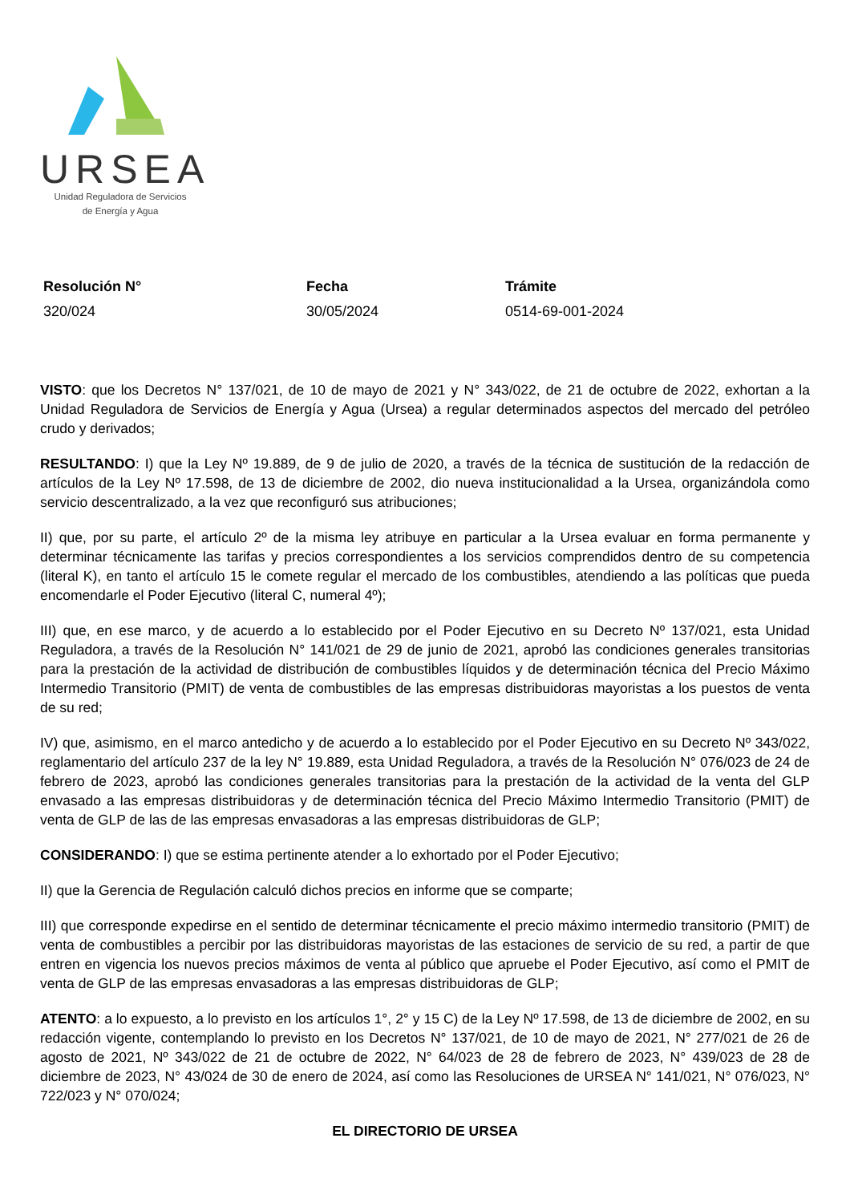URSEA
Unidad Reguladora de Servicios
de Energía y Agua
| Resolución N° | Fecha | Trámite |
| --- | --- | --- |
| 320/024 | 30/05/2024 | 0514-69-001-2024 |
VISTO: que los Decretos N° 137/021, de 10 de mayo de 2021 y N° 343/022, de 21 de octubre de 2022, exhortan a la Unidad Reguladora de Servicios de Energía y Agua (Ursea) a regular determinados aspectos del mercado del petróleo crudo y derivados;
RESULTANDO: I) que la Ley Nº 19.889, de 9 de julio de 2020, a través de la técnica de sustitución de la redacción de artículos de la Ley Nº 17.598, de 13 de diciembre de 2002, dio nueva institucionalidad a la Ursea, organizándola como servicio descentralizado, a la vez que reconfiguró sus atribuciones;
II) que, por su parte, el artículo 2º de la misma ley atribuye en particular a la Ursea evaluar en forma permanente y determinar técnicamente las tarifas y precios correspondientes a los servicios comprendidos dentro de su competencia (literal K), en tanto el artículo 15 le comete regular el mercado de los combustibles, atendiendo a las políticas que pueda encomendarle el Poder Ejecutivo (literal C, numeral 4º);
III) que, en ese marco, y de acuerdo a lo establecido por el Poder Ejecutivo en su Decreto Nº 137/021, esta Unidad Reguladora, a través de la Resolución N° 141/021 de 29 de junio de 2021, aprobó las condiciones generales transitorias para la prestación de la actividad de distribución de combustibles líquidos y de determinación técnica del Precio Máximo Intermedio Transitorio (PMIT) de venta de combustibles de las empresas distribuidoras mayoristas a los puestos de venta de su red;
IV) que, asimismo, en el marco antedicho y de acuerdo a lo establecido por el Poder Ejecutivo en su Decreto Nº 343/022, reglamentario del artículo 237 de la ley N° 19.889, esta Unidad Reguladora, a través de la Resolución N° 076/023 de 24 de febrero de 2023, aprobó las condiciones generales transitorias para la prestación de la actividad de la venta del GLP envasado a las empresas distribuidoras y de determinación técnica del Precio Máximo Intermedio Transitorio (PMIT) de venta de GLP de las de las empresas envasadoras a las empresas distribuidoras de GLP;
CONSIDERANDO: I) que se estima pertinente atender a lo exhortado por el Poder Ejecutivo;
II) que la Gerencia de Regulación calculó dichos precios en informe que se comparte;
III) que corresponde expedirse en el sentido de determinar técnicamente el precio máximo intermedio transitorio (PMIT) de venta de combustibles a percibir por las distribuidoras mayoristas de las estaciones de servicio de su red, a partir de que entren en vigencia los nuevos precios máximos de venta al público que apruebe el Poder Ejecutivo, así como el PMIT de venta de GLP de las empresas envasadoras a las empresas distribuidoras de GLP;
ATENTO: a lo expuesto, a lo previsto en los artículos 1°, 2° y 15 C) de la Ley Nº 17.598, de 13 de diciembre de 2002, en su redacción vigente, contemplando lo previsto en los Decretos N° 137/021, de 10 de mayo de 2021, N° 277/021 de 26 de agosto de 2021, Nº 343/022 de 21 de octubre de 2022, N° 64/023 de 28 de febrero de 2023, N° 439/023 de 28 de diciembre de 2023, N° 43/024 de 30 de enero de 2024, así como las Resoluciones de URSEA N° 141/021, N° 076/023, N° 722/023 y N° 070/024;
EL DIRECTORIO DE URSEA